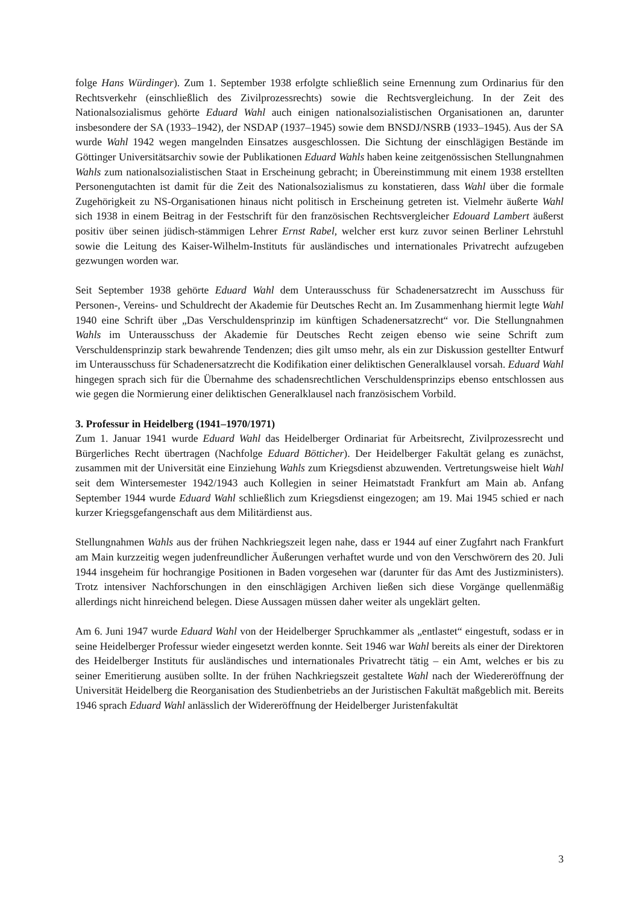folge Hans Würdinger). Zum 1. September 1938 erfolgte schließlich seine Ernennung zum Ordinarius für den Rechtsverkehr (einschließlich des Zivilprozessrechts) sowie die Rechtsvergleichung. In der Zeit des Nationalsozialismus gehörte Eduard Wahl auch einigen nationalsozialistischen Organisationen an, darunter insbesondere der SA (1933–1942), der NSDAP (1937–1945) sowie dem BNSDJ/NSRB (1933–1945). Aus der SA wurde Wahl 1942 wegen mangelnden Einsatzes ausgeschlossen. Die Sichtung der einschlägigen Bestände im Göttinger Universitätsarchiv sowie der Publikationen Eduard Wahls haben keine zeitgenössischen Stellungnahmen Wahls zum nationalsozialistischen Staat in Erscheinung gebracht; in Übereinstimmung mit einem 1938 erstellten Personengutachten ist damit für die Zeit des Nationalsozialismus zu konstatieren, dass Wahl über die formale Zugehörigkeit zu NS-Organisationen hinaus nicht politisch in Erscheinung getreten ist. Vielmehr äußerte Wahl sich 1938 in einem Beitrag in der Festschrift für den französischen Rechtsvergleicher Edouard Lambert äußerst positiv über seinen jüdisch-stämmigen Lehrer Ernst Rabel, welcher erst kurz zuvor seinen Berliner Lehrstuhl sowie die Leitung des Kaiser-Wilhelm-Instituts für ausländisches und internationales Privatrecht aufzugeben gezwungen worden war.
Seit September 1938 gehörte Eduard Wahl dem Unterausschuss für Schadenersatzrecht im Ausschuss für Personen-, Vereins- und Schuldrecht der Akademie für Deutsches Recht an. Im Zusammenhang hiermit legte Wahl 1940 eine Schrift über „Das Verschuldensprinzip im künftigen Schadenersatzrecht“ vor. Die Stellungnahmen Wahls im Unterausschuss der Akademie für Deutsches Recht zeigen ebenso wie seine Schrift zum Verschuldensprinzip stark bewahrende Tendenzen; dies gilt umso mehr, als ein zur Diskussion gestellter Entwurf im Unterausschuss für Schadenersatzrecht die Kodifikation einer deliktischen Generalklausel vorsah. Eduard Wahl hingegen sprach sich für die Übernahme des schadensrechtlichen Verschuldensprinzips ebenso entschlossen aus wie gegen die Normierung einer deliktischen Generalklausel nach französischem Vorbild.
3. Professur in Heidelberg (1941–1970/1971)
Zum 1. Januar 1941 wurde Eduard Wahl das Heidelberger Ordinariat für Arbeitsrecht, Zivilprozessrecht und Bürgerliches Recht übertragen (Nachfolge Eduard Bötticher). Der Heidelberger Fakultät gelang es zunächst, zusammen mit der Universität eine Einziehung Wahls zum Kriegsdienst abzuwenden. Vertretungsweise hielt Wahl seit dem Wintersemester 1942/1943 auch Kollegien in seiner Heimatstadt Frankfurt am Main ab. Anfang September 1944 wurde Eduard Wahl schließlich zum Kriegsdienst eingezogen; am 19. Mai 1945 schied er nach kurzer Kriegsgefangenschaft aus dem Militärdienst aus.
Stellungnahmen Wahls aus der frühen Nachkriegszeit legen nahe, dass er 1944 auf einer Zugfahrt nach Frankfurt am Main kurzzeitig wegen judenfreundlicher Äußerungen verhaftet wurde und von den Verschwörern des 20. Juli 1944 insgeheim für hochrangige Positionen in Baden vorgesehen war (darunter für das Amt des Justizministers). Trotz intensiver Nachforschungen in den einschlägigen Archiven ließen sich diese Vorgänge quellenmäßig allerdings nicht hinreichend belegen. Diese Aussagen müssen daher weiter als ungeklärt gelten.
Am 6. Juni 1947 wurde Eduard Wahl von der Heidelberger Spruchkammer als „entlastet“ eingestuft, sodass er in seine Heidelberger Professur wieder eingesetzt werden konnte. Seit 1946 war Wahl bereits als einer der Direktoren des Heidelberger Instituts für ausländisches und internationales Privatrecht tätig – ein Amt, welches er bis zu seiner Emeritierung ausüben sollte. In der frühen Nachkriegszeit gestaltete Wahl nach der Wiedereröffnung der Universität Heidelberg die Reorganisation des Studienbetriebs an der Juristischen Fakultät maßgeblich mit. Bereits 1946 sprach Eduard Wahl anlässlich der Widereröffnung der Heidelberger Juristenfakultät
3